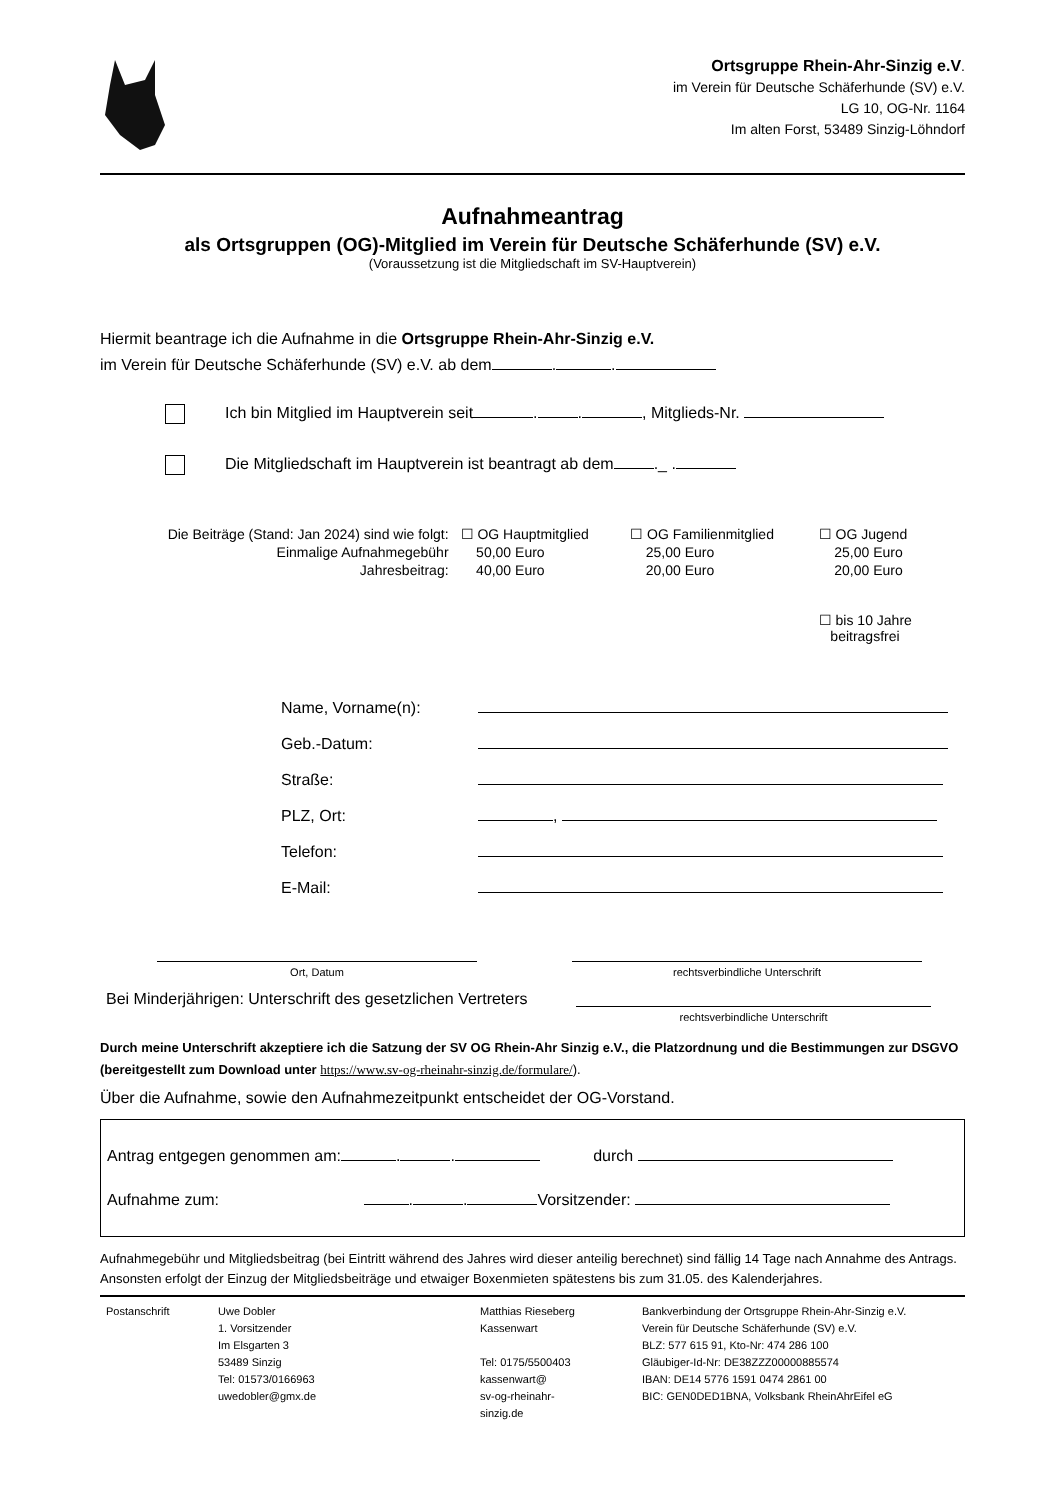Ortsgruppe Rhein-Ahr-Sinzig e.V.
im Verein für Deutsche Schäferhunde (SV) e.V.
LG 10, OG-Nr. 1164
Im alten Forst, 53489 Sinzig-Löhndorf
Aufnahmeantrag
als Ortsgruppen (OG)-Mitglied im Verein für Deutsche Schäferhunde (SV) e.V.
(Voraussetzung ist die Mitgliedschaft im SV-Hauptverein)
Hiermit beantrage ich die Aufnahme in die Ortsgruppe Rhein-Ahr-Sinzig e.V.
im Verein für Deutsche Schäferhunde (SV) e.V. ab dem . .
Ich bin Mitglied im Hauptverein seit . . , Mitglieds-Nr.
Die Mitgliedschaft im Hauptverein ist beantragt ab dem ._ .
| Die Beiträge (Stand: Jan 2024) sind wie folgt: | ☐ OG Hauptmitglied | ☐ OG Familienmitglied | ☐ OG Jugend |
| Einmalige Aufnahmegebühr | 50,00 Euro | 25,00 Euro | 25,00 Euro |
| Jahresbeitrag: | 40,00 Euro | 20,00 Euro | 20,00 Euro |
| | | | ☐ bis 10 Jahre beitragsfrei |
| Name, Vorname(n): | |
| Geb.-Datum: | |
| Straße: | |
| PLZ, Ort: | , |
| Telefon: | |
| E-Mail: | |
Ort, Datum rechtsverbindliche Unterschrift
Bei Minderjährigen: Unterschrift des gesetzlichen Vertreters
rechtsverbindliche Unterschrift
Durch meine Unterschrift akzeptiere ich die Satzung der SV OG Rhein-Ahr Sinzig e.V., die Platzordnung und die Bestimmungen zur DSGVO (bereitgestellt zum Download unter https://www.sv-og-rheinahr-sinzig.de/formulare/).
Über die Aufnahme, sowie den Aufnahmezeitpunkt entscheidet der OG-Vorstand.
Antrag entgegen genommen am: . . durch
Aufnahme zum: . . Vorsitzender:
Aufnahmegebühr und Mitgliedsbeitrag (bei Eintritt während des Jahres wird dieser anteilig berechnet) sind fällig 14 Tage nach Annahme des Antrags. Ansonsten erfolgt der Einzug der Mitgliedsbeiträge und etwaiger Boxenmieten spätestens bis zum 31.05. des Kalenderjahres.
| Postanschrift | Uwe Dobler 1. Vorsitzender Im Elsgarten 3 53489 Sinzig Tel: 01573/0166963 uwedobler@gmx.de | Matthias Rieseberg Kassenwart Tel: 0175/5500403 kassenwart@ sv-og-rheinahr- sinzig.de | Bankverbindung der Ortsgruppe Rhein-Ahr-Sinzig e.V. Verein für Deutsche Schäferhunde (SV) e.V. BLZ: 577 615 91, Kto-Nr: 474 286 100 Gläubiger-Id-Nr: DE38ZZZ00000885574 IBAN: DE14 5776 1591 0474 2861 00 BIC: GEN0DED1BNA, Volksbank RheinAhrEifel eG |